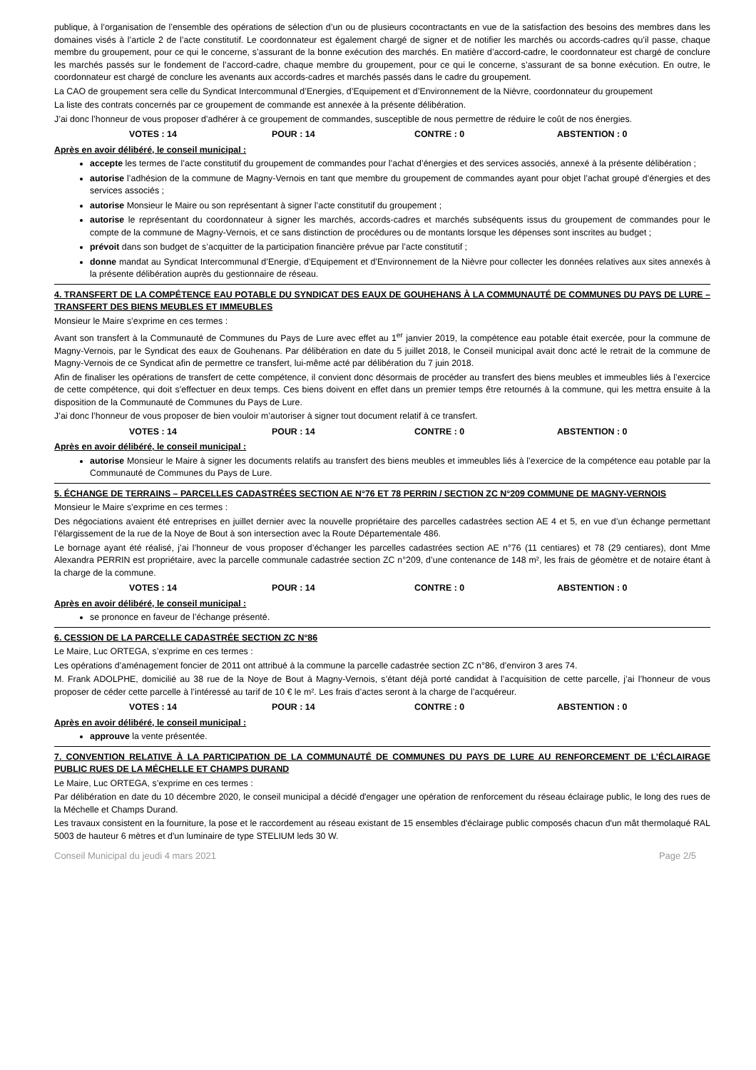publique, à l’organisation de l’ensemble des opérations de sélection d’un ou de plusieurs cocontractants en vue de la satisfaction des besoins des membres dans les domaines visés à l’article 2 de l’acte constitutif. Le coordonnateur est également chargé de signer et de notifier les marchés ou accords-cadres qu’il passe, chaque membre du groupement, pour ce qui le concerne, s’assurant de la bonne exécution des marchés. En matière d’accord-cadre, le coordonnateur est chargé de conclure les marchés passés sur le fondement de l’accord-cadre, chaque membre du groupement, pour ce qui le concerne, s’assurant de sa bonne exécution. En outre, le coordonnateur est chargé de conclure les avenants aux accords-cadres et marchés passés dans le cadre du groupement.
La CAO de groupement sera celle du Syndicat Intercommunal d’Energies, d’Equipement et d’Environnement de la Nièvre, coordonnateur du groupement
La liste des contrats concernés par ce groupement de commande est annexée à la présente délibération.
J’ai donc l’honneur de vous proposer d’adhérer à ce groupement de commandes, susceptible de nous permettre de réduire le coût de nos énergies.
VOTES : 14 POUR : 14 CONTRE : 0 ABSTENTION : 0
Après en avoir délibéré, le conseil municipal :
accepte les termes de l’acte constitutif du groupement de commandes pour l’achat d’énergies et des services associés, annexé à la présente délibération ;
autorise l’adhésion de la commune de Magny-Vernois en tant que membre du groupement de commandes ayant pour objet l’achat groupé d’énergies et des services associés ;
autorise Monsieur le Maire ou son représentant à signer l’acte constitutif du groupement ;
autorise le représentant du coordonnateur à signer les marchés, accords-cadres et marchés subséquents issus du groupement de commandes pour le compte de la commune de Magny-Vernois, et ce sans distinction de procédures ou de montants lorsque les dépenses sont inscrites au budget ;
prévoit dans son budget de s’acquitter de la participation financière prévue par l’acte constitutif ;
donne mandat au Syndicat Intercommunal d’Energie, d’Equipement et d’Environnement de la Nièvre pour collecter les données relatives aux sites annexés à la présente délibération auprès du gestionnaire de réseau.
4. TRANSFERT DE LA COMPÉTENCE EAU POTABLE DU SYNDICAT DES EAUX DE GOUHEHANS À LA COMMUNAUTÉ DE COMMUNES DU PAYS DE LURE – TRANSFERT DES BIENS MEUBLES ET IMMEUBLES
Monsieur le Maire s’exprime en ces termes :
Avant son transfert à la Communauté de Communes du Pays de Lure avec effet au 1<sup>er</sup> janvier 2019, la compétence eau potable était exercée, pour la commune de Magny-Vernois, par le Syndicat des eaux de Gouhenans. Par délibération en date du 5 juillet 2018, le Conseil municipal avait donc acté le retrait de la commune de Magny-Vernois de ce Syndicat afin de permettre ce transfert, lui-même acté par délibération du 7 juin 2018.
Afin de finaliser les opérations de transfert de cette compétence, il convient donc désormais de procéder au transfert des biens meubles et immeubles liés à l’exercice de cette compétence, qui doit s’effectuer en deux temps. Ces biens doivent en effet dans un premier temps être retournés à la commune, qui les mettra ensuite à la disposition de la Communauté de Communes du Pays de Lure.
J’ai donc l’honneur de vous proposer de bien vouloir m’autoriser à signer tout document relatif à ce transfert.
VOTES : 14 POUR : 14 CONTRE : 0 ABSTENTION : 0
Après en avoir délibéré, le conseil municipal :
autorise Monsieur le Maire à signer les documents relatifs au transfert des biens meubles et immeubles liés à l’exercice de la compétence eau potable par la Communauté de Communes du Pays de Lure.
5. ÉCHANGE DE TERRAINS – PARCELLES CADASTRÉES SECTION AE N°76 ET 78 PERRIN / SECTION ZC N°209 COMMUNE DE MAGNY-VERNOIS
Monsieur le Maire s’exprime en ces termes :
Des négociations avaient été entreprises en juillet dernier avec la nouvelle propriétaire des parcelles cadastrées section AE 4 et 5, en vue d’un échange permettant l’élargissement de la rue de la Noye de Bout à son intersection avec la Route Départementale 486.
Le bornage ayant été réalisé, j’ai l’honneur de vous proposer d’échanger les parcelles cadastrées section AE n°76 (11 centiares) et 78 (29 centiares), dont Mme Alexandra PERRIN est propriétaire, avec la parcelle communale cadastrée section ZC n°209, d’une contenance de 148 m², les frais de géomètre et de notaire étant à la charge de la commune.
VOTES : 14 POUR : 14 CONTRE : 0 ABSTENTION : 0
Après en avoir délibéré, le conseil municipal :
se prononce en faveur de l’échange présenté.
6. CESSION DE LA PARCELLE CADASTRÉE SECTION ZC N°86
Le Maire, Luc ORTEGA, s’exprime en ces termes :
Les opérations d’aménagement foncier de 2011 ont attribué à la commune la parcelle cadastrée section ZC n°86, d’environ 3 ares 74.
M. Frank ADOLPHE, domicilié au 38 rue de la Noye de Bout à Magny-Vernois, s’étant déjà porté candidat à l’acquisition de cette parcelle, j’ai l’honneur de vous proposer de céder cette parcelle à l’intéressé au tarif de 10 € le m². Les frais d’actes seront à la charge de l’acquéreur.
VOTES : 14 POUR : 14 CONTRE : 0 ABSTENTION : 0
Après en avoir délibéré, le conseil municipal :
approuve la vente présentée.
7. CONVENTION RELATIVE À LA PARTICIPATION DE LA COMMUNAUTÉ DE COMMUNES DU PAYS DE LURE AU RENFORCEMENT DE L’ÉCLAIRAGE PUBLIC RUES DE LA MÉCHELLE ET CHAMPS DURAND
Le Maire, Luc ORTEGA, s’exprime en ces termes :
Par délibération en date du 10 décembre 2020, le conseil municipal a décidé d'engager une opération de renforcement du réseau éclairage public, le long des rues de la Méchelle et Champs Durand.
Les travaux consistent en la fourniture, la pose et le raccordement au réseau existant de 15 ensembles d'éclairage public composés chacun d'un mât thermolaqué RAL 5003 de hauteur 6 mètres et d'un luminaire de type STELIUM leds 30 W.
Conseil Municipal du jeudi 4 mars 2021 Page 2/5